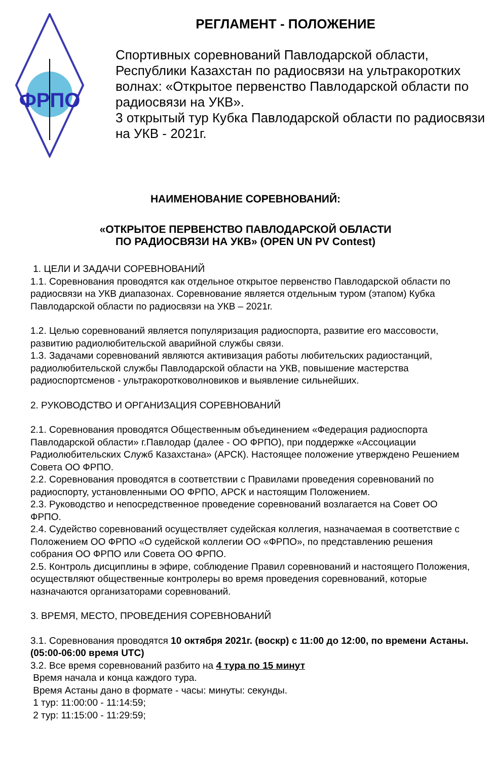ФРПО
РЕГЛАМЕНТ - ПОЛОЖЕНИЕ
Спортивных соревнований Павлодарской области, Республики Казахстан по радиосвязи на ультракоротких волнах: «Открытое первенство Павлодарской области по радиосвязи на УКВ».
3 открытый тур Кубка Павлодарской области по радиосвязи на УКВ - 2021г.
НАИМЕНОВАНИЕ СОРЕВНОВАНИЙ:
«ОТКРЫТОЕ ПЕРВЕНСТВО ПАВЛОДАРСКОЙ ОБЛАСТИ
ПО РАДИОСВЯЗИ НА УКВ» (OPEN UN PV Contest)
1. ЦЕЛИ И ЗАДАЧИ СОРЕВНОВАНИЙ
1.1. Соревнования проводятся как отдельное открытое первенство Павлодарской области по радиосвязи на УКВ диапазонах. Соревнование является отдельным туром (этапом) Кубка Павлодарской области по радиосвязи на УКВ – 2021г.
1.2. Целью соревнований является популяризация радиоспорта, развитие его массовости, развитию радиолюбительской аварийной службы связи.
1.3. Задачами соревнований являются активизация работы любительских радиостанций, радиолюбительской службы Павлодарской области на УКВ, повышение мастерства радиоспортсменов - ультракоротковолновиков и выявление сильнейших.
2. РУКОВОДСТВО И ОРГАНИЗАЦИЯ СОРЕВНОВАНИЙ
2.1. Соревнования проводятся Общественным объединением «Федерация радиоспорта Павлодарской области» г.Павлодар (далее - ОО ФРПО), при поддержке «Ассоциации Радиолюбительских Служб Казахстана» (АРСК). Настоящее положение утверждено Решением Совета ОО ФРПО.
2.2. Соревнования проводятся в соответствии с Правилами проведения соревнований по радиоспорту, установленными ОО ФРПО, АРСК и настоящим Положением.
2.3. Руководство и непосредственное проведение соревнований возлагается на Совет ОО ФРПО.
2.4. Судейство соревнований осуществляет судейская коллегия, назначаемая в соответствие с Положением ОО ФРПО «О судейской коллегии ОО «ФРПО», по представлению решения собрания ОО ФРПО или Совета ОО ФРПО.
2.5. Контроль дисциплины в эфире, соблюдение Правил соревнований и настоящего Положения, осуществляют общественные контролеры во время проведения соревнований, которые назначаются организаторами соревнований.
3. ВРЕМЯ, МЕСТО, ПРОВЕДЕНИЯ СОРЕВНОВАНИЙ
3.1. Соревнования проводятся 10 октября 2021г. (воскр) с 11:00 до 12:00, по времени Астаны. (05:00-06:00 время UTC)
3.2. Все время соревнований разбито на 4 тура по 15 минут
Время начала и конца каждого тура.
Время Астаны дано в формате - часы: минуты: секунды.
1 тур: 11:00:00 - 11:14:59;
2 тур: 11:15:00 - 11:29:59;